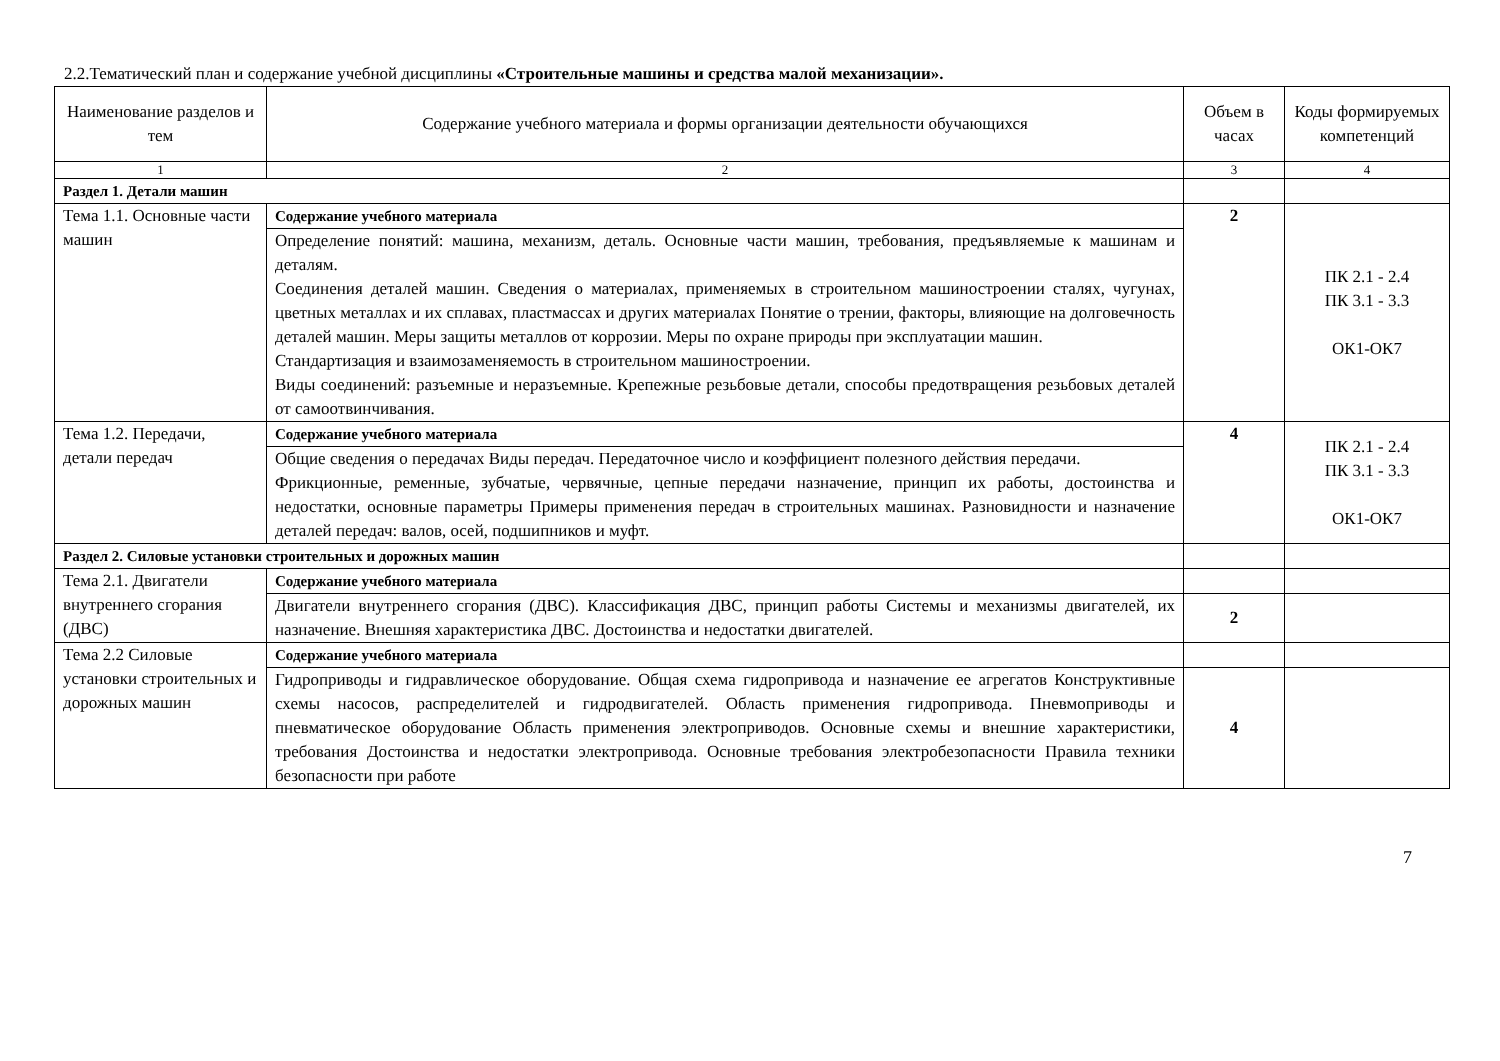2.2.Тематический план и содержание учебной дисциплины «Строительные машины и средства малой механизации».
| Наименование разделов и тем | Содержание учебного материала и формы организации деятельности обучающихся | Объем в часах | Коды формируемых компетенций |
| --- | --- | --- | --- |
| 1 | 2 | 3 | 4 |
| Раздел 1. Детали машин | | | |
| Тема 1.1. Основные части машин | Содержание учебного материала | 2 | ПК 2.1 - 2.4 ПК 3.1 - 3.3 ОК1-ОК7 |
| | Определение понятий: машина, механизм, деталь. Основные части машин, требования, предъявляемые к машинам и деталям. Соединения деталей машин. Сведения о материалах, применяемых в строительном машиностроении сталях, чугунах, цветных металлах и их сплавах, пластмассах и других материалах Понятие о трении, факторы, влияющие на долговечность деталей машин. Меры защиты металлов от коррозии. Меры по охране природы при эксплуатации машин. Стандартизация и взаимозаменяемость в строительном машиностроении. Виды соединений: разъемные и неразъемные. Крепежные резьбовые детали, способы предотвращения резьбовых деталей от самоотвинчивания. | | |
| Тема 1.2. Передачи, детали передач | Содержание учебного материала | 4 | ПК 2.1 - 2.4 ПК 3.1 - 3.3 ОК1-ОК7 |
| | Общие сведения о передачах Виды передач. Передаточное число и коэффициент полезного действия передачи. Фрикционные, ременные, зубчатые, червячные, цепные передачи назначение, принцип их работы, достоинства и недостатки, основные параметры Примеры применения передач в строительных машинах. Разновидности и назначение деталей передач: валов, осей, подшипников и муфт. | | |
| Раздел 2. Силовые установки строительных и дорожных машин | | | |
| Тема 2.1. Двигатели внутреннего сгорания (ДВС) | Содержание учебного материала | | |
| | Двигатели внутреннего сгорания (ДВС). Классификация ДВС, принцип работы Системы и механизмы двигателей, их назначение. Внешняя характеристика ДВС. Достоинства и недостатки двигателей. | 2 | |
| Тема 2.2 Силовые установки строительных и дорожных машин | Содержание учебного материала | | |
| | Гидроприводы и гидравлическое оборудование. Общая схема гидропривода и назначение ее агрегатов Конструктивные схемы насосов, распределителей и гидродвигателей. Область применения гидропривода. Пневмоприводы и пневматическое оборудование Область применения электроприводов. Основные схемы и внешние характеристики, требования Достоинства и недостатки электропривода. Основные требования электробезопасности Правила техники безопасности при работе | 4 | |
7